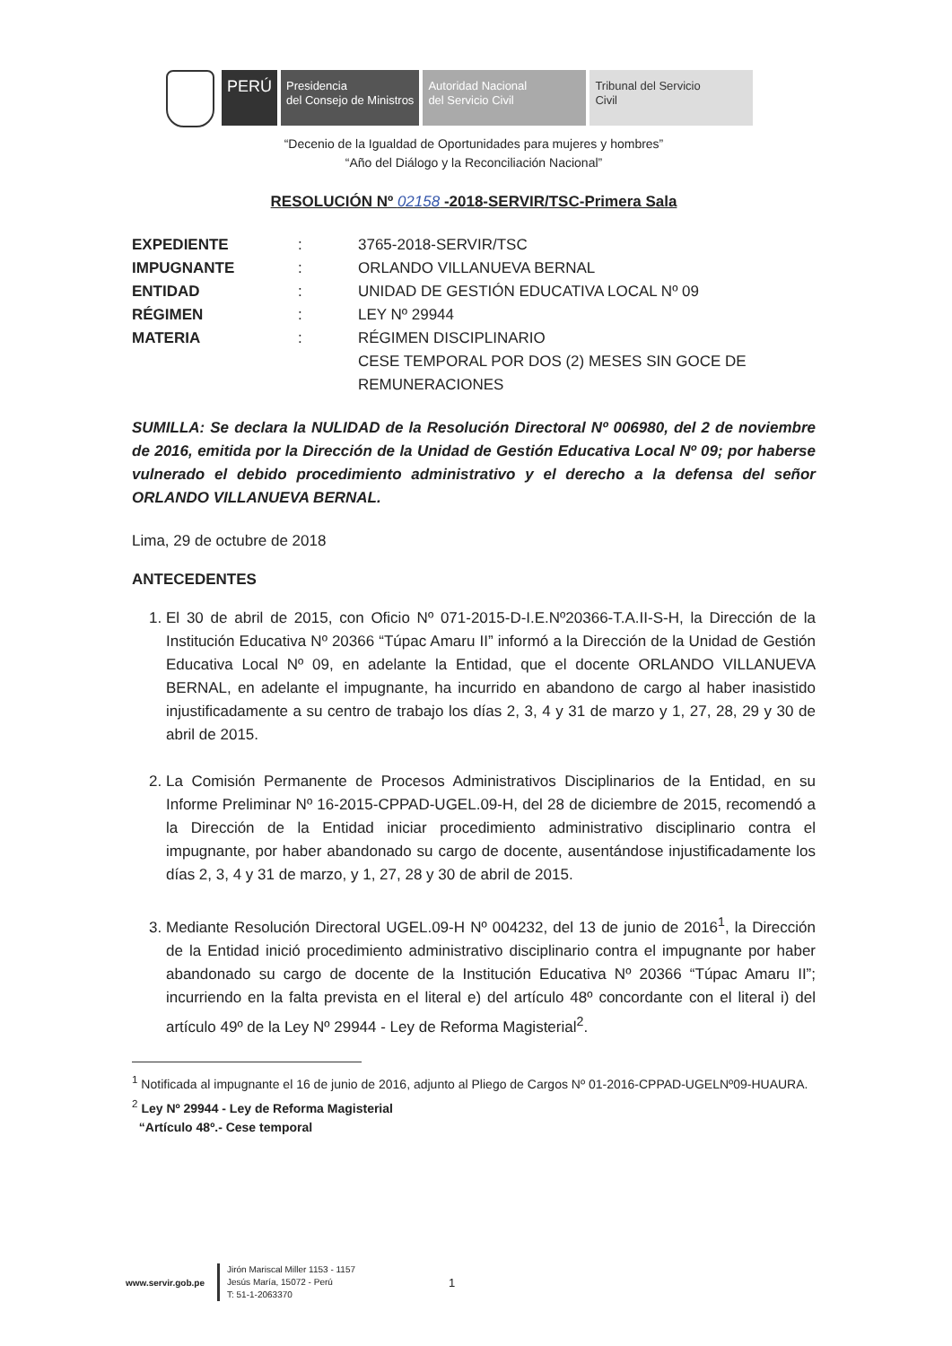PERÚ
Presidencia
del Consejo de Ministros
Autoridad Nacional
del Servicio Civil
Tribunal del Servicio
Civil
“Decenio de la Igualdad de Oportunidades para mujeres y hombres”
“Año del Diálogo y la Reconciliación Nacional”
RESOLUCIÓN Nº 02158 -2018-SERVIR/TSC-Primera Sala
| EXPEDIENTE | : | 3765-2018-SERVIR/TSC |
| IMPUGNANTE | : | ORLANDO VILLANUEVA BERNAL |
| ENTIDAD | : | UNIDAD DE GESTIÓN EDUCATIVA LOCAL Nº 09 |
| RÉGIMEN | : | LEY Nº 29944 |
| MATERIA | : | RÉGIMEN DISCIPLINARIO CESE TEMPORAL POR DOS (2) MESES SIN GOCE DE REMUNERACIONES |
SUMILLA: Se declara la NULIDAD de la Resolución Directoral Nº 006980, del 2 de noviembre de 2016, emitida por la Dirección de la Unidad de Gestión Educativa Local Nº 09; por haberse vulnerado el debido procedimiento administrativo y el derecho a la defensa del señor ORLANDO VILLANUEVA BERNAL.
Lima, 29 de octubre de 2018
ANTECEDENTES
1. El 30 de abril de 2015, con Oficio Nº 071-2015-D-I.E.Nº20366-T.A.II-S-H, la Dirección de la Institución Educativa Nº 20366 “Túpac Amaru II” informó a la Dirección de la Unidad de Gestión Educativa Local Nº 09, en adelante la Entidad, que el docente ORLANDO VILLANUEVA BERNAL, en adelante el impugnante, ha incurrido en abandono de cargo al haber inasistido injustificadamente a su centro de trabajo los días 2, 3, 4 y 31 de marzo y 1, 27, 28, 29 y 30 de abril de 2015.
2. La Comisión Permanente de Procesos Administrativos Disciplinarios de la Entidad, en su Informe Preliminar Nº 16-2015-CPPAD-UGEL.09-H, del 28 de diciembre de 2015, recomendó a la Dirección de la Entidad iniciar procedimiento administrativo disciplinario contra el impugnante, por haber abandonado su cargo de docente, ausentándose injustificadamente los días 2, 3, 4 y 31 de marzo, y 1, 27, 28 y 30 de abril de 2015.
3. Mediante Resolución Directoral UGEL.09-H Nº 004232, del 13 de junio de 2016<sup>1</sup>, la Dirección de la Entidad inició procedimiento administrativo disciplinario contra el impugnante por haber abandonado su cargo de docente de la Institución Educativa Nº 20366 “Túpac Amaru II”; incurriendo en la falta prevista en el literal e) del artículo 48º concordante con el literal i) del artículo 49º de la Ley Nº 29944 - Ley de Reforma Magisterial<sup>2</sup>.
<sup>1</sup> Notificada al impugnante el 16 de junio de 2016, adjunto al Pliego de Cargos Nº 01-2016-CPPAD-UGELNº09-HUAURA.
<sup>2</sup> Ley Nº 29944 - Ley de Reforma Magisterial
“Artículo 48º.- Cese temporal
www.servir.gob.pe
Jirón Mariscal Miller 1153 - 1157
Jesús María, 15072 - Perú
T: 51-1-2063370
1